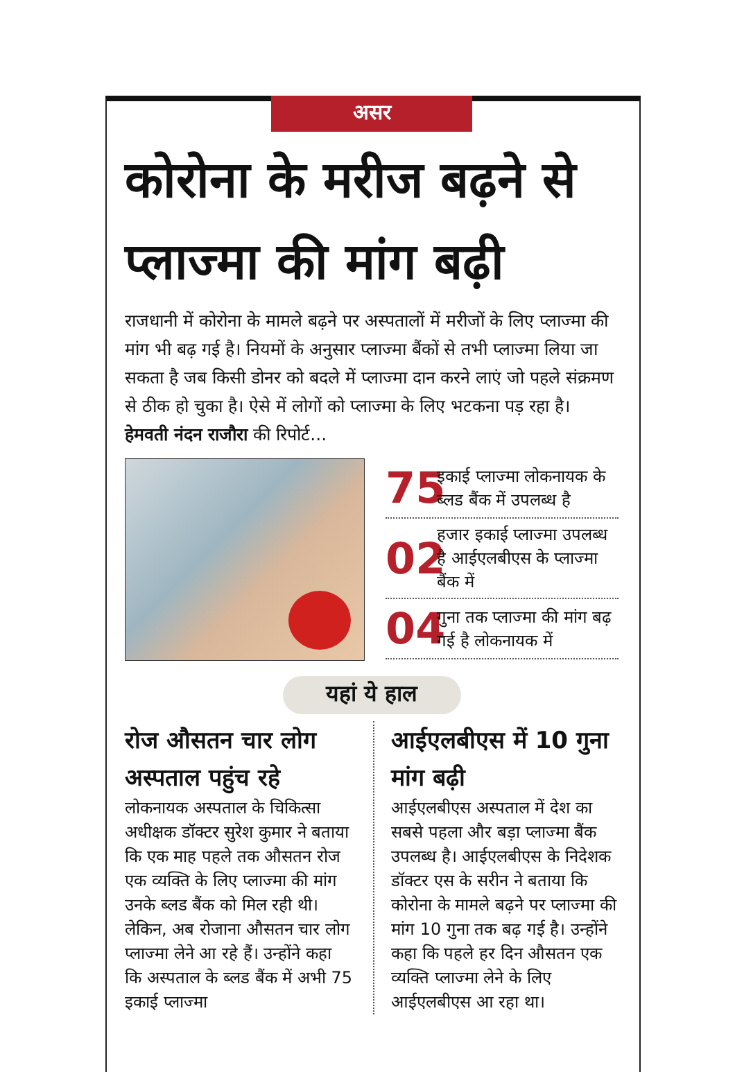असर
कोरोना के मरीज बढ़ने से प्लाज्मा की मांग बढ़ी
राजधानी में कोरोना के मामले बढ़ने पर अस्पतालों में मरीजों के लिए प्लाज्मा की मांग भी बढ़ गई है। नियमों के अनुसार प्लाज्मा बैंकों से तभी प्लाज्मा लिया जा सकता है जब किसी डोनर को बदले में प्लाज्मा दान करने लाएं जो पहले संक्रमण से ठीक हो चुका है। ऐसे में लोगों को प्लाज्मा के लिए भटकना पड़ रहा है। हेमवती नंदन राजौरा की रिपोर्ट...
75 इकाई प्लाज्मा लोकनायक के ब्लड बैंक में उपलब्ध है
02 हजार इकाई प्लाज्मा उपलब्ध है आईएलबीएस के प्लाज्मा बैंक में
04 गुना तक प्लाज्मा की मांग बढ़ गई है लोकनायक में
यहां ये हाल
रोज औसतन चार लोग अस्पताल पहुंच रहे
लोकनायक अस्पताल के चिकित्सा अधीक्षक डॉक्टर सुरेश कुमार ने बताया कि एक माह पहले तक औसतन रोज एक व्यक्ति के लिए प्लाज्मा की मांग उनके ब्लड बैंक को मिल रही थी। लेकिन, अब रोजाना औसतन चार लोग प्लाज्मा लेने आ रहे हैं। उन्होंने कहा कि अस्पताल के ब्लड बैंक में अभी 75 इकाई प्लाज्मा
आईएलबीएस में 10 गुना मांग बढ़ी
आईएलबीएस अस्पताल में देश का सबसे पहला और बड़ा प्लाज्मा बैंक उपलब्ध है। आईएलबीएस के निदेशक डॉक्टर एस के सरीन ने बताया कि कोरोना के मामले बढ़ने पर प्लाज्मा की मांग 10 गुना तक बढ़ गई है। उन्होंने कहा कि पहले हर दिन औसतन एक व्यक्ति प्लाज्मा लेने के लिए आईएलबीएस आ रहा था।